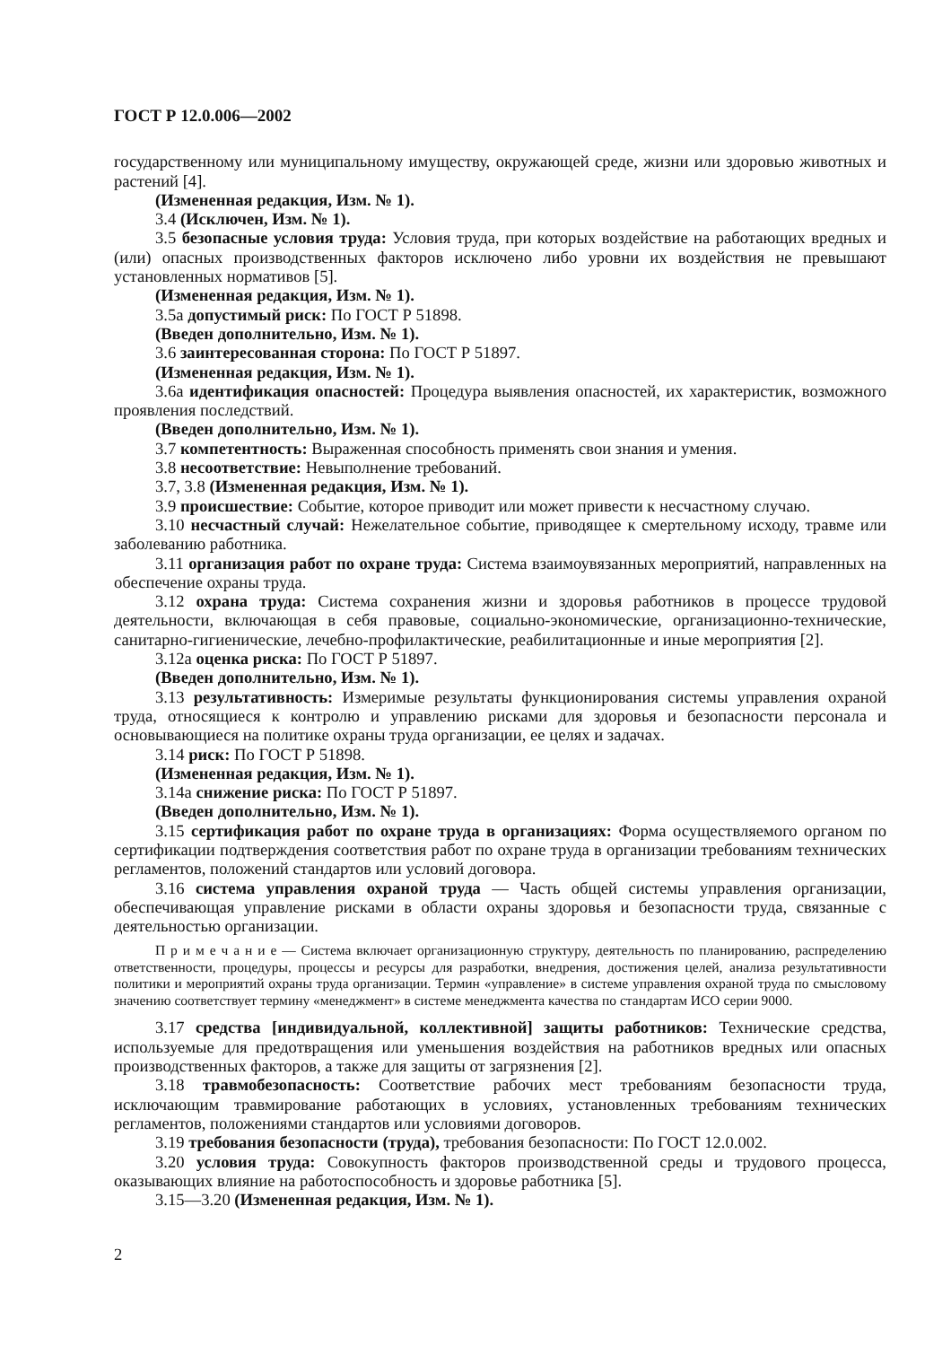ГОСТ Р 12.0.006—2002
государственному или муниципальному имуществу, окружающей среде, жизни или здоровью животных и растений [4].
(Измененная редакция, Изм. № 1).
3.4 (Исключен, Изм. № 1).
3.5 безопасные условия труда: Условия труда, при которых воздействие на работающих вредных и (или) опасных производственных факторов исключено либо уровни их воздействия не превышают установленных нормативов [5].
(Измененная редакция, Изм. № 1).
3.5а допустимый риск: По ГОСТ Р 51898.
(Введен дополнительно, Изм. № 1).
3.6 заинтересованная сторона: По ГОСТ Р 51897.
(Измененная редакция, Изм. № 1).
3.6а идентификация опасностей: Процедура выявления опасностей, их характеристик, возможного проявления последствий.
(Введен дополнительно, Изм. № 1).
3.7 компетентность: Выраженная способность применять свои знания и умения.
3.8 несоответствие: Невыполнение требований.
3.7, 3.8 (Измененная редакция, Изм. № 1).
3.9 происшествие: Событие, которое приводит или может привести к несчастному случаю.
3.10 несчастный случай: Нежелательное событие, приводящее к смертельному исходу, травме или заболеванию работника.
3.11 организация работ по охране труда: Система взаимоувязанных мероприятий, направленных на обеспечение охраны труда.
3.12 охрана труда: Система сохранения жизни и здоровья работников в процессе трудовой деятельности, включающая в себя правовые, социально-экономические, организационно-технические, санитарно-гигиенические, лечебно-профилактические, реабилитационные и иные мероприятия [2].
3.12а оценка риска: По ГОСТ Р 51897.
(Введен дополнительно, Изм. № 1).
3.13 результативность: Измеримые результаты функционирования системы управления охраной труда, относящиеся к контролю и управлению рисками для здоровья и безопасности персонала и основывающиеся на политике охраны труда организации, ее целях и задачах.
3.14 риск: По ГОСТ Р 51898.
(Измененная редакция, Изм. № 1).
3.14а снижение риска: По ГОСТ Р 51897.
(Введен дополнительно, Изм. № 1).
3.15 сертификация работ по охране труда в организациях: Форма осуществляемого органом по сертификации подтверждения соответствия работ по охране труда в организации требованиям технических регламентов, положений стандартов или условий договора.
3.16 система управления охраной труда — Часть общей системы управления организации, обеспечивающая управление рисками в области охраны здоровья и безопасности труда, связанные с деятельностью организации.
П р и м е ч а н и е — Система включает организационную структуру, деятельность по планированию, распределению ответственности, процедуры, процессы и ресурсы для разработки, внедрения, достижения целей, анализа результативности политики и мероприятий охраны труда организации. Термин «управление» в системе управления охраной труда по смысловому значению соответствует термину «менеджмент» в системе менеджмента качества по стандартам ИСО серии 9000.
3.17 средства [индивидуальной, коллективной] защиты работников: Технические средства, используемые для предотвращения или уменьшения воздействия на работников вредных или опасных производственных факторов, а также для защиты от загрязнения [2].
3.18 травмобезопасность: Соответствие рабочих мест требованиям безопасности труда, исключающим травмирование работающих в условиях, установленных требованиям технических регламентов, положениями стандартов или условиями договоров.
3.19 требования безопасности (труда), требования безопасности: По ГОСТ 12.0.002.
3.20 условия труда: Совокупность факторов производственной среды и трудового процесса, оказывающих влияние на работоспособность и здоровье работника [5].
3.15—3.20 (Измененная редакция, Изм. № 1).
2